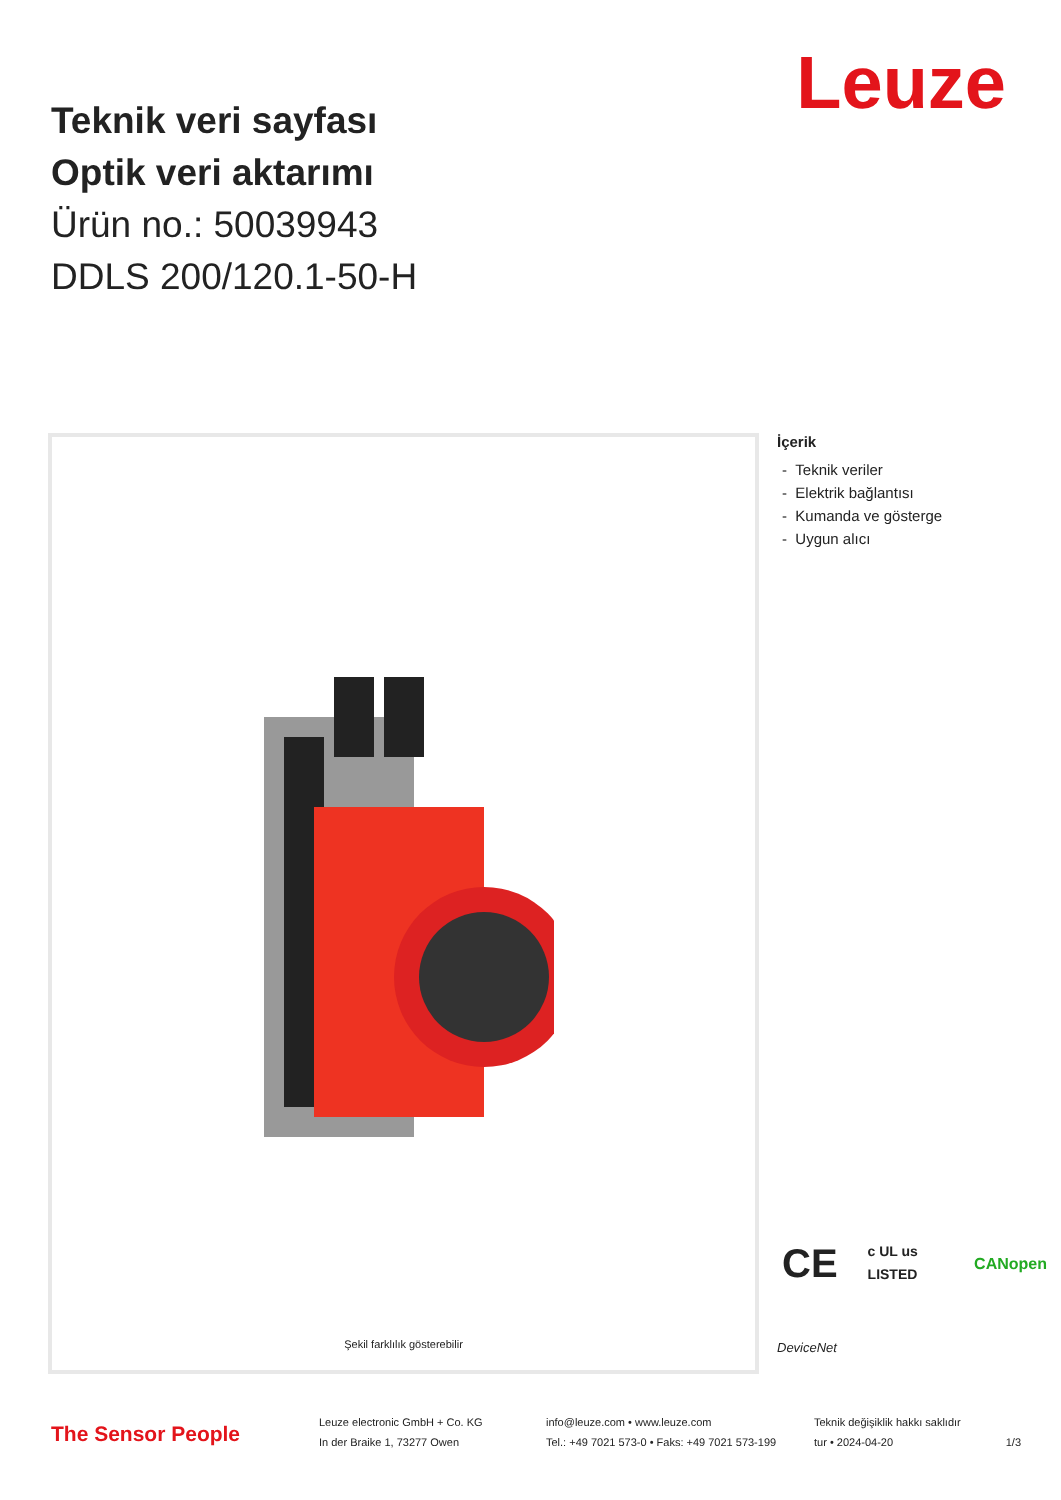Leuze
Teknik veri sayfası
Optik veri aktarımı
Ürün no.: 50039943
DDLS 200/120.1-50-H
Şekil farklılık gösterebilir
İçerik
- Teknik veriler
- Elektrik bağlantısı
- Kumanda ve gösterge
- Uygun alıcı
CE c UL us LISTED CANopen
DeviceNet
The Sensor People
Leuze electronic GmbH + Co. KG
In der Braike 1, 73277 Owen
info@leuze.com • www.leuze.com
Tel.: +49 7021 573-0 • Faks: +49 7021 573-199
Teknik değişiklik hakkı saklıdır
tur • 2024-04-20
1/3